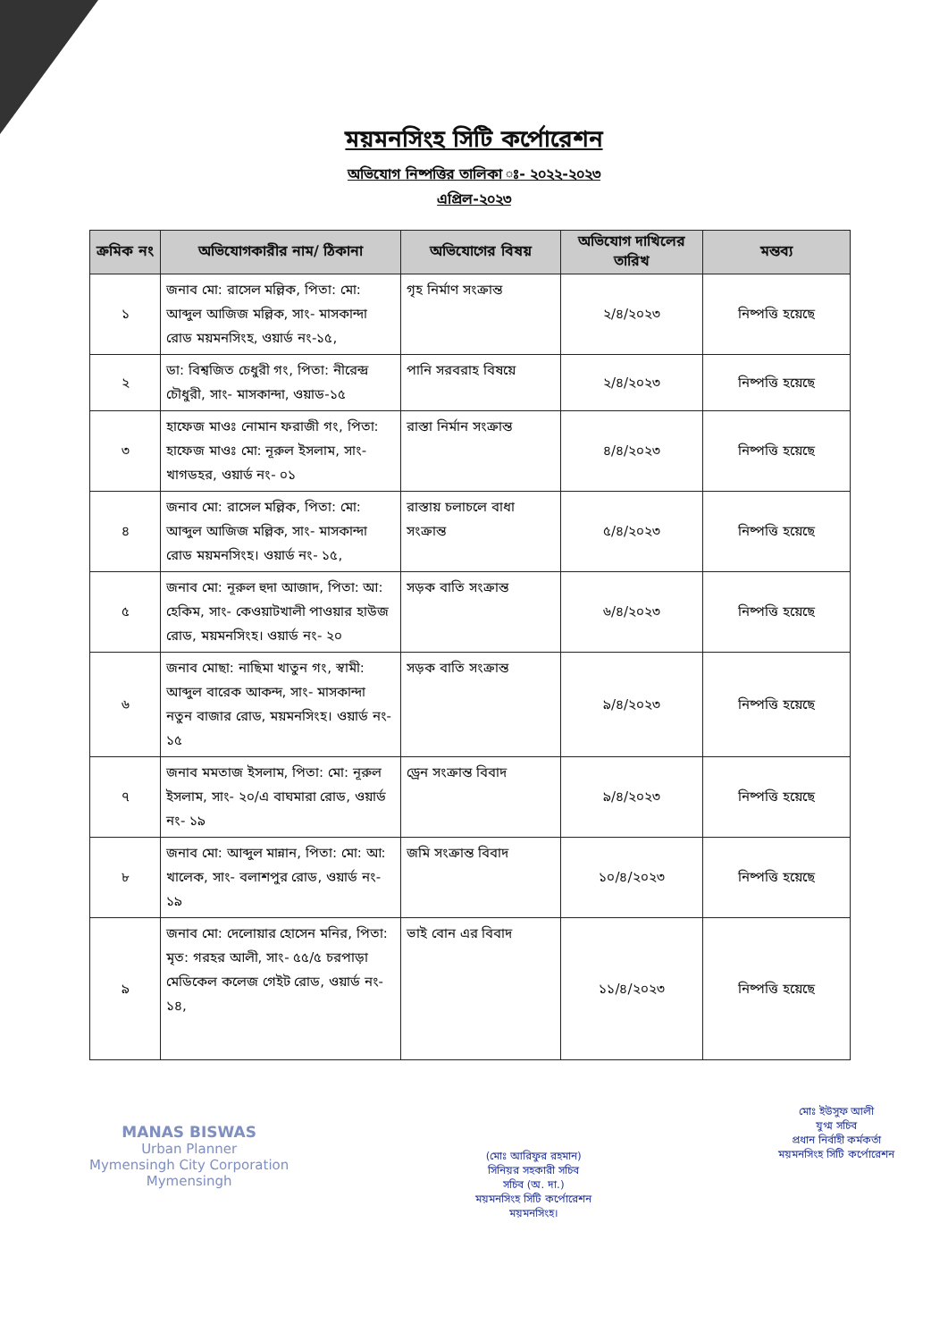ময়মনসিংহ সিটি কর্পোরেশন
অভিযোগ নিষ্পত্তির তালিকা ঃ- ২০২২-২০২৩
এপ্রিল-২০২৩
| ক্রমিক নং | অভিযোগকারীর নাম/ ঠিকানা | অভিযোগের বিষয় | অভিযোগ দাখিলের তারিখ | মন্তব্য |
| --- | --- | --- | --- | --- |
| ১ | জনাব মো: রাসেল মল্লিক, পিতা: মো: আব্দুল আজিজ মল্লিক, সাং- মাসকান্দা রোড ময়মনসিংহ, ওয়ার্ড নং-১৫, | গৃহ নির্মাণ সংক্রান্ত | ২/৪/২০২৩ | নিষ্পত্তি হয়েছে |
| ২ | ডা: বিশ্বজিত চেধুরী গং, পিতা: নীরেন্দ্র চৌধুরী, সাং- মাসকান্দা, ওয়াড-১৫ | পানি সরবরাহ বিষয়ে | ২/৪/২০২৩ | নিষ্পত্তি হয়েছে |
| ৩ | হাফেজ মাওঃ নোমান ফরাজী গং, পিতা: হাফেজ মাওঃ মো: নূরুল ইসলাম, সাং- খাগডহর, ওয়ার্ড নং- ০১ | রাস্তা নির্মান সংক্রান্ত | ৪/৪/২০২৩ | নিষ্পত্তি হয়েছে |
| ৪ | জনাব মো: রাসেল মল্লিক, পিতা: মো: আব্দুল আজিজ মল্লিক, সাং- মাসকান্দা রোড ময়মনসিংহ। ওয়ার্ড নং- ১৫, | রাস্তায় চলাচলে বাধা সংক্রান্ত | ৫/৪/২০২৩ | নিষ্পত্তি হয়েছে |
| ৫ | জনাব মো: নূরুল হুদা আজাদ, পিতা: আ: হেকিম, সাং- কেওয়াটখালী পাওয়ার হাউজ রোড, ময়মনসিংহ। ওয়ার্ড নং- ২০ | সড়ক বাতি সংক্রান্ত | ৬/৪/২০২৩ | নিষ্পত্তি হয়েছে |
| ৬ | জনাব মোছা: নাছিমা খাতুন গং, স্বামী: আব্দুল বারেক আকন্দ, সাং- মাসকান্দা নতুন বাজার রোড, ময়মনসিংহ। ওয়ার্ড নং- ১৫ | সড়ক বাতি সংক্রান্ত | ৯/৪/২০২৩ | নিষ্পত্তি হয়েছে |
| ৭ | জনাব মমতাজ ইসলাম, পিতা: মো: নূরুল ইসলাম, সাং- ২০/এ বাঘমারা রোড, ওয়ার্ড নং- ১৯ | ড্রেন সংক্রান্ত বিবাদ | ৯/৪/২০২৩ | নিষ্পত্তি হয়েছে |
| ৮ | জনাব মো: আব্দুল মান্নান, পিতা: মো: আ: খালেক, সাং- বলাশপুর রোড, ওয়ার্ড নং- ১৯ | জমি সংক্রান্ত বিবাদ | ১০/৪/২০২৩ | নিষ্পত্তি হয়েছে |
| ৯ | জনাব মো: দেলোয়ার হোসেন মনির, পিতা: মৃত: গরহর আলী, সাং- ৫৫/৫ চরপাড়া মেডিকেল কলেজ গেইট রোড, ওয়ার্ড নং- ১৪, | ভাই বোন এর বিবাদ | ১১/৪/২০২৩ | নিষ্পত্তি হয়েছে |
MANAS BISWAS
Urban Planner
Mymensingh City Corporation
Mymensingh
(মোঃ আরিফুর রহমান)
সিনিয়র সহকারী সচিব
সচিব (অ. দা.)
ময়মনসিংহ সিটি কর্পোরেশন
ময়মনসিংহ।
মোঃ ইউসুফ আলী
যুগ্ম সচিব
প্রধান নির্বাহী কর্মকর্তা
ময়মনসিংহ সিটি কর্পোরেশন